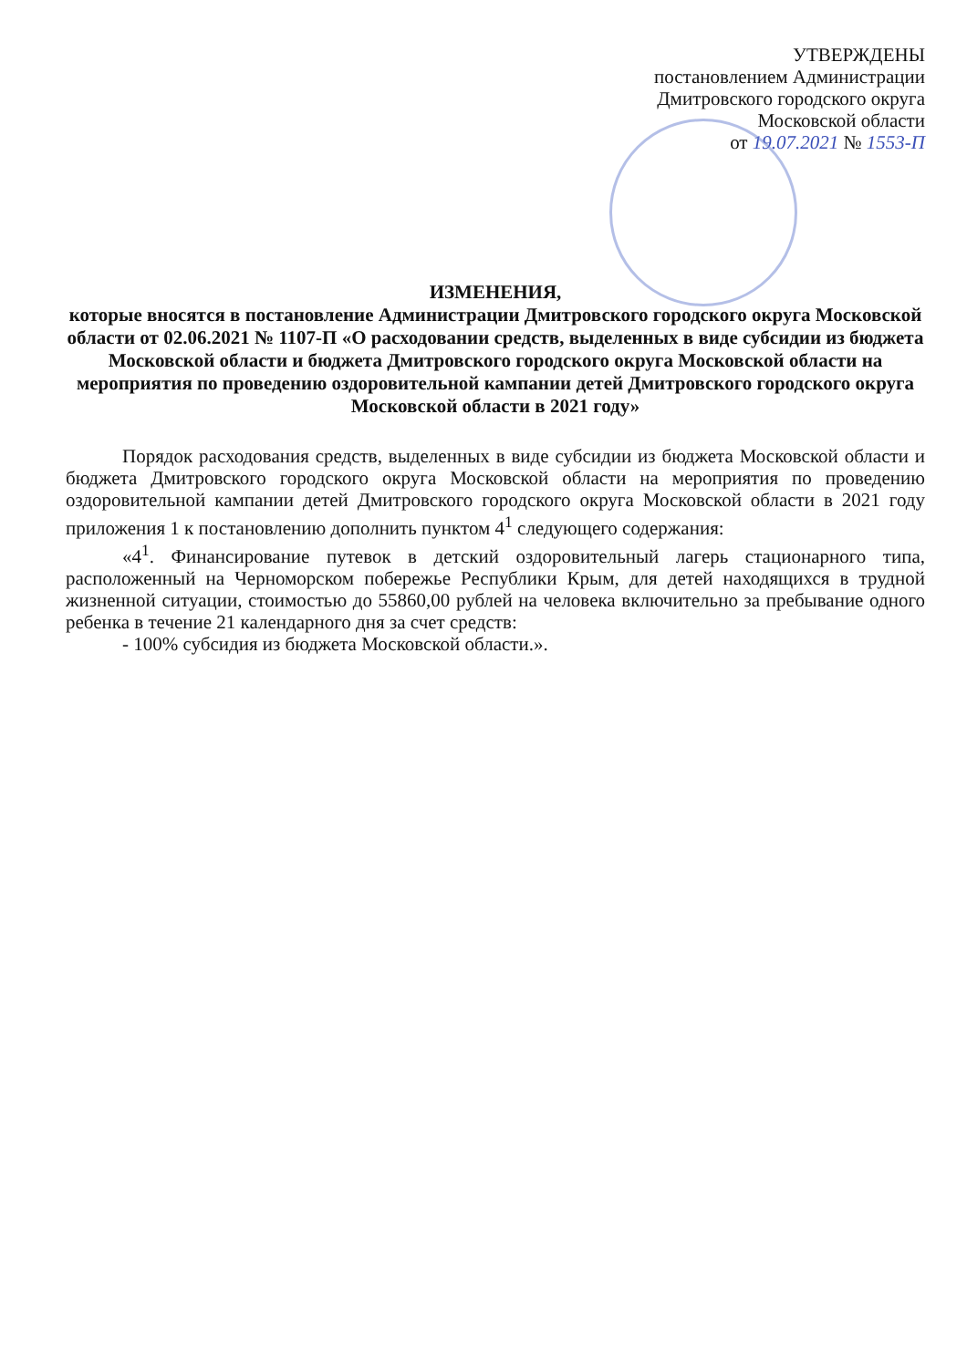УТВЕРЖДЕНЫ
постановлением Администрации
Дмитровского городского округа
Московской области
от 19.07.2021 № 1553-П
ИЗМЕНЕНИЯ,
которые вносятся в постановление Администрации Дмитровского городского округа Московской области от 02.06.2021 № 1107-П «О расходовании средств, выделенных в виде субсидии из бюджета Московской области и бюджета Дмитровского городского округа Московской области на мероприятия по проведению оздоровительной кампании детей Дмитровского городского округа Московской области в 2021 году»
Порядок расходования средств, выделенных в виде субсидии из бюджета Московской области и бюджета Дмитровского городского округа Московской области на мероприятия по проведению оздоровительной кампании детей Дмитровского городского округа Московской области в 2021 году приложения 1 к постановлению дополнить пунктом 4<sup>1</sup> следующего содержания:
«4<sup>1</sup>. Финансирование путевок в детский оздоровительный лагерь стационарного типа, расположенный на Черноморском побережье Республики Крым, для детей находящихся в трудной жизненной ситуации, стоимостью до 55860,00 рублей на человека включительно за пребывание одного ребенка в течение 21 календарного дня за счет средств:
- 100% субсидия из бюджета Московской области.».